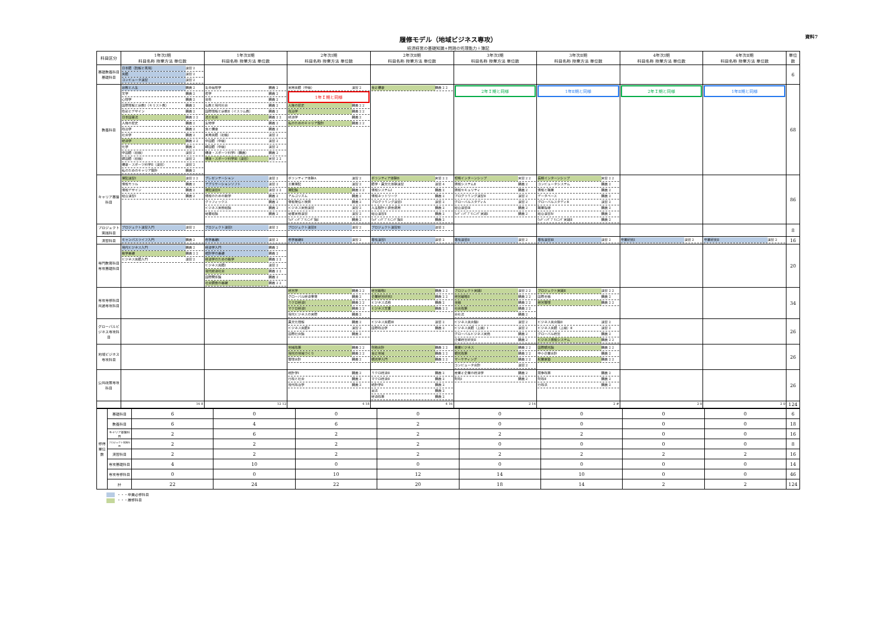資料7
履修モデル（地域ビジネス専攻）
経済経営の基礎知識+問題の処理能力＋簿記
| 科目区分 | 1年次Ⅰ期 科目名称 授業方法 単位数 | 1年次Ⅱ期 科目名称 授業方法 単位数 | 2年次Ⅰ期 科目名称 授業方法 単位数 | 2年次Ⅱ期 科目名称 授業方法 単位数 | 3年次Ⅰ期 科目名称 授業方法 単位数 | 3年次Ⅱ期 科目名称 授業方法 単位数 | 4年次Ⅰ期 科目名称 授業方法 単位数 | 4年次Ⅱ期 科目名称 授業方法 単位数 | 単位数 |
| --- | --- | --- | --- | --- | --- | --- | --- | --- | --- |
| 基礎教養科目 基礎科目 | 日本語（読解と表現） 演習 2 英語 演習 2 コンピュータ演習 演習 2 | | | | | | | | 6 |
| 教養科目 | 宗教と人生 講義 2 文学 講義 2 心理学 講義 2 国際理解と宗教Ⅰ（キリスト教） 講義 2 色彩とデザイン 講義 2 日本国憲法 講義 2 2 人権の歴史 講義 2 政治学 講義 2 社会学 講義 2 経済学 講義 2 2 化学 講義 2 中国語（初級） 演習 2 韓国語（初級） 演習 2 健康・スポーツ科学Ⅱ（演習） 演習 2 私のためのキャリア設計 講義 2 | 生命倫理学 講義 2 哲学 講義 2 芸術 講義 2 仏教と現代社会 講義 2 国際理解と宗教Ⅱ（イスラム教） 講義 2 法と社会 講義 2 2 生物学 講義 2 食と健康 講義 2 実用英語（初級） 演習 2 中国語（中級） 演習 2 韓国語（中級） 演習 2 健康・スポーツ科学Ⅰ（講義） 講義 2 健康・スポーツ科学Ⅲ（演習） 実習 2 2 | 実用英語（中級） 演習 2 1年Ｉ期と同様 人権の歴史 講義 2 2 政治学 講義 2 2 経済学 講義 2 私のためのキャリア設計 講義 2 2 | 食と健康 講義 2 2 | 2年Ｉ期と同様 | 1年Ⅱ期と同様 | 2年Ｉ期と同様 | 1年Ⅱ期と同様 | 68 |
| キャリア基盤科目 | 簿記演習Ⅰ 演習 2 2 情報モラル 講義 2 情報デザイン 講義 2 総合演習Ⅰ 講義 2 | プレゼンテーション 演習 2 アプリケーションソフト 演習 2 簿記演習Ⅱ 演習 2 2 情報のための数学 講義 2 グラフィックス 講義 2 ビジネス実務総論 講義 2 秘書総論 講義 2 | ボランティア体験A 演習 2 工業簿記 演習 2 簿記論 講義 2 2 アルゴリズム 講義 2 情報発信と検索 講義 2 ビジネス実務演習 演習 2 秘書実務演習 演習 2 ｳｪﾃﾞｨﾝｸﾞﾌﾟﾗﾝﾆﾝｸﾞ論Ⅰ 講義 2 | ボランティア体験B 実習 2 2 語学・異文化体験演習 演習 4 情報システムⅠ 講義 2 情報ネットワーク 講義 2 プログラミング演習Ⅰ 演習 2 人生設計と資産運用 講義 2 総合演習Ⅱ 講義 2 ｳｪﾃﾞｨﾝｸﾞﾌﾟﾗﾝﾆﾝｸﾞ論Ⅱ 講義 2 | 短期インターンシップ 実習 2 2 情報システムⅡ 講義 2 情報セキュリティ 講義 2 プログラミング演習Ⅱ 演習 2 グローバルスタディA 演習 2 総合演習Ⅲ 講義 2 ｳｪﾃﾞｨﾝｸﾞﾌﾟﾗﾝﾆﾝｸﾞ実践Ⅰ 講義 2 | 長期インターンシップ 実習 2 2 コンピュータシステム 講義 2 情報と職業 講義 2 データベース 講義 2 グローバルスタディB 演習 2 職業指導 講義 2 総合演習Ⅳ 講義 2 ｳｪﾃﾞｨﾝｸﾞﾌﾟﾗﾝﾆﾝｸﾞ実践Ⅱ 講義 2 | | | 86 |
| プロジェクト実践科目 | プロジェクト演習入門 演習 2 | プロジェクト演習Ⅰ 演習 2 | プロジェクト演習Ⅱ 演習 2 | プロジェクト演習Ⅲ 演習 2 | | | | | 8 |
| 演習科目 | キャンパスライフ入門 講義 2 | 修学基礎Ⅰ 演習 2 | 修学基礎Ⅱ 演習 2 | 専攻演習Ⅰ 演習 2 | 専攻演習Ⅱ 演習 2 | 専攻演習Ⅲ 演習 2 | 卒業研究Ⅰ 演習 2 | 卒業研究Ⅱ 演習 2 | 16 |
| 専門教育科目 専攻基礎科目 | 現代ビジネス入門 講義 2 数学基礎 講義 2 2 ビジネス英語入門 演習 2 | 経済学入門 講義 2 統計学の基礎 講義 2 経済学のための数学 講義 2 2 ビジネス英語Ⅰ 演習 2 現代経済社会 講義 2 2 国際関係論 講義 2 社会調査の基礎 講義 2 2 | | | | | | | 20 |
| 専攻専修科目 共通専攻科目 | | | 経営学 講義 2 2 グローバル経済事情 講義 2 ミクロ経済Ⅰ 講義 2 2 マクロ経済Ⅰ 講義 2 2 現代ビジネスの実際 講義 2 | 経営戦略Ⅰ 講義 2 2 企業経営研究Ⅰ 講義 2 2 ビジネス法務 講義 2 ビジネス文書 講義 2 2 | プロジェクト実践Ⅰ 演習 2 2 経営戦略Ⅱ 講義 2 2 金融 講義 2 2 社会政策 講義 2 2 会社法 講義 2 | プロジェクト実践Ⅱ 演習 2 2 国際金融 講義 2 経営管理 講義 2 2 | | | 34 |
| グローバルビジネス専攻科目 | | | 異文化理解 講義 2 ビジネス英語Ⅱ 演習 2 国際社会論 講義 2 | ビジネス英語Ⅲ 演習 2 国際政治学 講義 2 | ビジネス英会話Ⅰ 演習 2 ビジネス英語（上級）Ⅰ 演習 2 グローバルビジネス実務 講義 2 企業経営研究Ⅱ 講義 2 | ビジネス英会話Ⅱ 演習 2 ビジネス英語（上級）Ⅱ 演習 2 グローバル経営 講義 2 ビジネス情報システム 講義 2 2 | | | 26 |
| 地域ビジネス専攻科目 | | | 地域政策 講義 2 2 現代の地域づくり 講義 2 2 管理会計 講義 2 | 財務会計 講義 2 2 食と地域 講義 2 2 観光学入門 講義 2 2 | 農業ビジネス 講義 2 2 観光政策 講義 2 2 マーケティング 講義 2 2 コンピュータ会計 演習 2 | 国際観光論 講義 2 2 中小企業会計 講義 2 起業家塾 講義 2 2 | | | 26 |
| 公共政策専攻科目 | | | 統計学Ⅰ 講義 2 行政と社会 講義 2 現代政治学 講義 2 | ミクロ経済Ⅱ 講義 2 マクロ経済Ⅱ 講義 2 統計学Ⅱ 講義 2 民法 講義 2 経済政策 講義 2 | 産業と企業の経済学 講義 2 財政Ⅰ 講義 2 | 競争政策 講義 2 財政Ⅱ 講義 2 行政法 講義 2 | | | 26 |
| | 14 8 | 12 12 | 4 18 | 4 16 | 2 16 | 2 # | 2 0 | 2 0 | 124 |
| 修得単位数 | 基礎科目 | 6 | 0 | 0 | 0 | 0 | 0 | 0 | 0 | 6 |
| | 教養科目 | 6 | 4 | 6 | 2 | 0 | 0 | 0 | 0 | 18 |
| | キャリア基盤科目 | 2 | 6 | 2 | 2 | 2 | 2 | 0 | 0 | 16 |
| | プロジェクト実践科目 | 2 | 2 | 2 | 2 | 0 | 0 | 0 | 0 | 8 |
| | 演習科目 | 2 | 2 | 2 | 2 | 2 | 2 | 2 | 2 | 16 |
| | 専攻基礎科目 | 4 | 10 | 0 | 0 | 0 | 0 | 0 | 0 | 14 |
| | 専攻専修科目 | 0 | 0 | 10 | 12 | 14 | 10 | 0 | 0 | 46 |
| | 計 | 22 | 24 | 22 | 20 | 18 | 14 | 2 | 2 | 124 |
・・・卒業必修科目
・・・履修科目